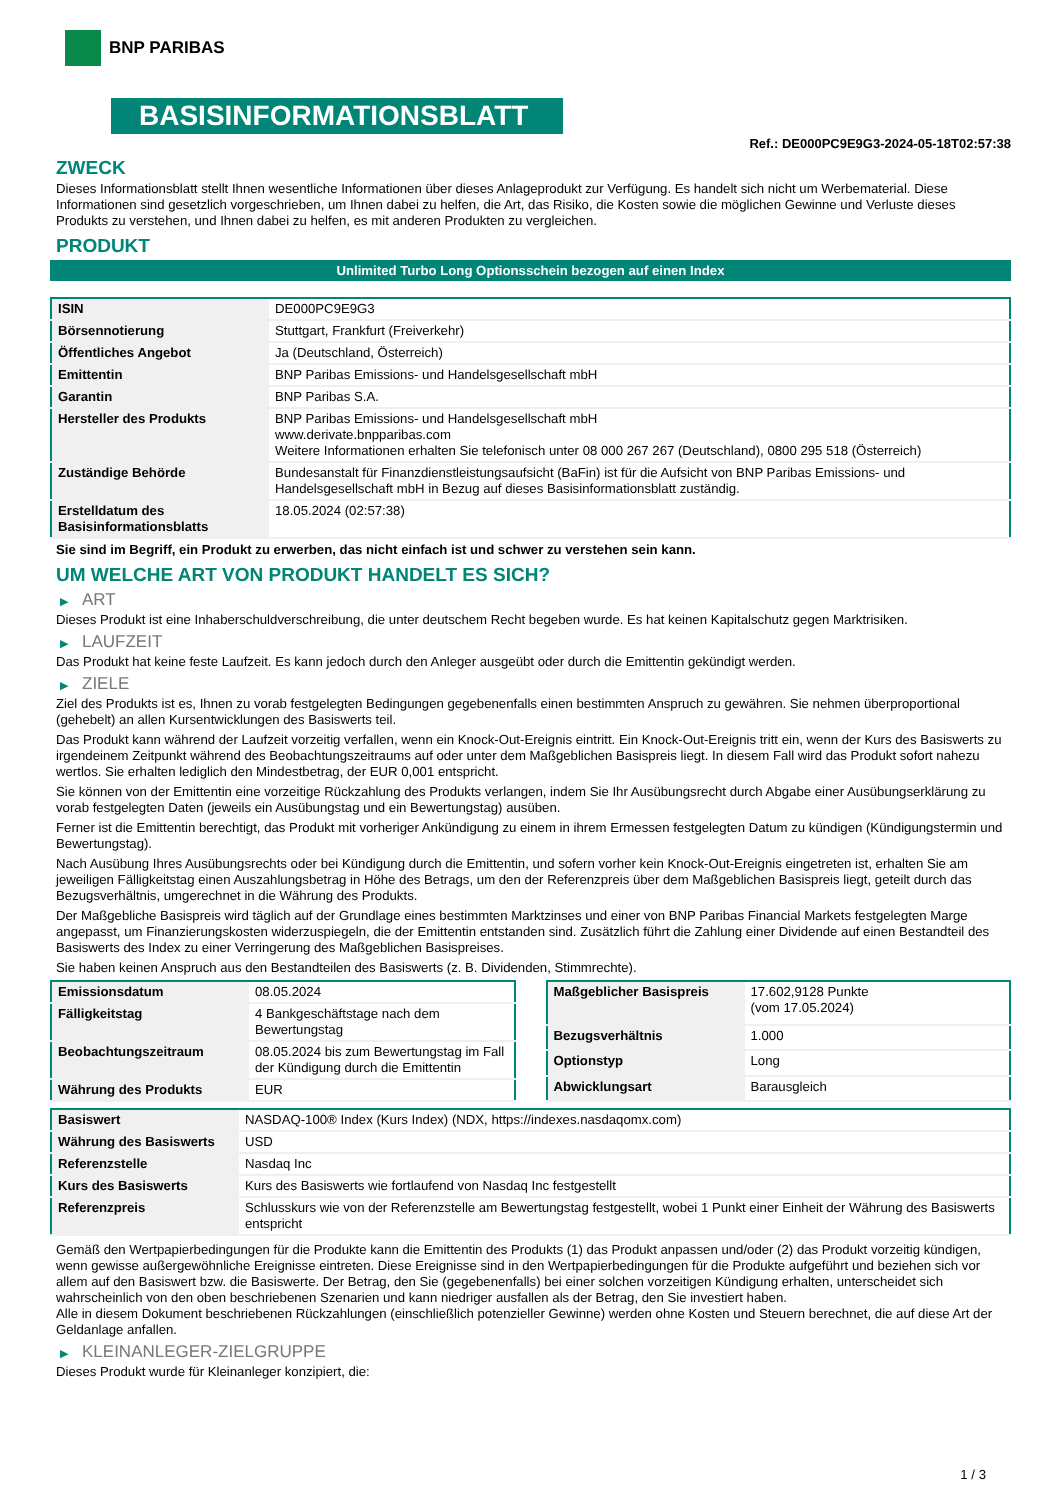BNP PARIBAS
BASISINFORMATIONSBLATT
Ref.: DE000PC9E9G3-2024-05-18T02:57:38
ZWECK
Dieses Informationsblatt stellt Ihnen wesentliche Informationen über dieses Anlageprodukt zur Verfügung. Es handelt sich nicht um Werbematerial. Diese Informationen sind gesetzlich vorgeschrieben, um Ihnen dabei zu helfen, die Art, das Risiko, die Kosten sowie die möglichen Gewinne und Verluste dieses Produkts zu verstehen, und Ihnen dabei zu helfen, es mit anderen Produkten zu vergleichen.
PRODUKT
Unlimited Turbo Long Optionsschein bezogen auf einen Index
| ISIN | DE000PC9E9G3 |
| Börsennotierung | Stuttgart, Frankfurt (Freiverkehr) |
| Öffentliches Angebot | Ja (Deutschland, Österreich) |
| Emittentin | BNP Paribas Emissions- und Handelsgesellschaft mbH |
| Garantin | BNP Paribas S.A. |
| Hersteller des Produkts | BNP Paribas Emissions- und Handelsgesellschaft mbH www.derivate.bnpparibas.com Weitere Informationen erhalten Sie telefonisch unter 08 000 267 267 (Deutschland), 0800 295 518 (Österreich) |
| Zuständige Behörde | Bundesanstalt für Finanzdienstleistungsaufsicht (BaFin) ist für die Aufsicht von BNP Paribas Emissions- und Handelsgesellschaft mbH in Bezug auf dieses Basisinformationsblatt zuständig. |
| Erstelldatum des Basisinformationsblatts | 18.05.2024 (02:57:38) |
Sie sind im Begriff, ein Produkt zu erwerben, das nicht einfach ist und schwer zu verstehen sein kann.
UM WELCHE ART VON PRODUKT HANDELT ES SICH?
▶ ART
Dieses Produkt ist eine Inhaberschuldverschreibung, die unter deutschem Recht begeben wurde. Es hat keinen Kapitalschutz gegen Marktrisiken.
▶ LAUFZEIT
Das Produkt hat keine feste Laufzeit. Es kann jedoch durch den Anleger ausgeübt oder durch die Emittentin gekündigt werden.
▶ ZIELE
Ziel des Produkts ist es, Ihnen zu vorab festgelegten Bedingungen gegebenenfalls einen bestimmten Anspruch zu gewähren. Sie nehmen überproportional (gehebelt) an allen Kursentwicklungen des Basiswerts teil.
Das Produkt kann während der Laufzeit vorzeitig verfallen, wenn ein Knock-Out-Ereignis eintritt. Ein Knock-Out-Ereignis tritt ein, wenn der Kurs des Basiswerts zu irgendeinem Zeitpunkt während des Beobachtungszeitraums auf oder unter dem Maßgeblichen Basispreis liegt. In diesem Fall wird das Produkt sofort nahezu wertlos. Sie erhalten lediglich den Mindestbetrag, der EUR 0,001 entspricht.
Sie können von der Emittentin eine vorzeitige Rückzahlung des Produkts verlangen, indem Sie Ihr Ausübungsrecht durch Abgabe einer Ausübungserklärung zu vorab festgelegten Daten (jeweils ein Ausübungstag und ein Bewertungstag) ausüben.
Ferner ist die Emittentin berechtigt, das Produkt mit vorheriger Ankündigung zu einem in ihrem Ermessen festgelegten Datum zu kündigen (Kündigungstermin und Bewertungstag).
Nach Ausübung Ihres Ausübungsrechts oder bei Kündigung durch die Emittentin, und sofern vorher kein Knock-Out-Ereignis eingetreten ist, erhalten Sie am jeweiligen Fälligkeitstag einen Auszahlungsbetrag in Höhe des Betrags, um den der Referenzpreis über dem Maßgeblichen Basispreis liegt, geteilt durch das Bezugsverhältnis, umgerechnet in die Währung des Produkts.
Der Maßgebliche Basispreis wird täglich auf der Grundlage eines bestimmten Marktzinses und einer von BNP Paribas Financial Markets festgelegten Marge angepasst, um Finanzierungskosten widerzuspiegeln, die der Emittentin entstanden sind. Zusätzlich führt die Zahlung einer Dividende auf einen Bestandteil des Basiswerts des Index zu einer Verringerung des Maßgeblichen Basispreises.
Sie haben keinen Anspruch aus den Bestandteilen des Basiswerts (z. B. Dividenden, Stimmrechte).
| Emissionsdatum | 08.05.2024 |
| Fälligkeitstag | 4 Bankgeschäftstage nach dem Bewertungstag |
| Beobachtungszeitraum | 08.05.2024 bis zum Bewertungstag im Fall der Kündigung durch die Emittentin |
| Währung des Produkts | EUR |
| Maßgeblicher Basispreis | 17.602,9128 Punkte (vom 17.05.2024) |
| Bezugsverhältnis | 1.000 |
| Optionstyp | Long |
| Abwicklungsart | Barausgleich |
| Basiswert | NASDAQ-100® Index (Kurs Index) (NDX, https://indexes.nasdaqomx.com) |
| Währung des Basiswerts | USD |
| Referenzstelle | Nasdaq Inc |
| Kurs des Basiswerts | Kurs des Basiswerts wie fortlaufend von Nasdaq Inc festgestellt |
| Referenzpreis | Schlusskurs wie von der Referenzstelle am Bewertungstag festgestellt, wobei 1 Punkt einer Einheit der Währung des Basiswerts entspricht |
Gemäß den Wertpapierbedingungen für die Produkte kann die Emittentin des Produkts (1) das Produkt anpassen und/oder (2) das Produkt vorzeitig kündigen, wenn gewisse außergewöhnliche Ereignisse eintreten. Diese Ereignisse sind in den Wertpapierbedingungen für die Produkte aufgeführt und beziehen sich vor allem auf den Basiswert bzw. die Basiswerte. Der Betrag, den Sie (gegebenenfalls) bei einer solchen vorzeitigen Kündigung erhalten, unterscheidet sich wahrscheinlich von den oben beschriebenen Szenarien und kann niedriger ausfallen als der Betrag, den Sie investiert haben.
Alle in diesem Dokument beschriebenen Rückzahlungen (einschließlich potenzieller Gewinne) werden ohne Kosten und Steuern berechnet, die auf diese Art der Geldanlage anfallen.
▶ KLEINANLEGER-ZIELGRUPPE
Dieses Produkt wurde für Kleinanleger konzipiert, die:
1 / 3